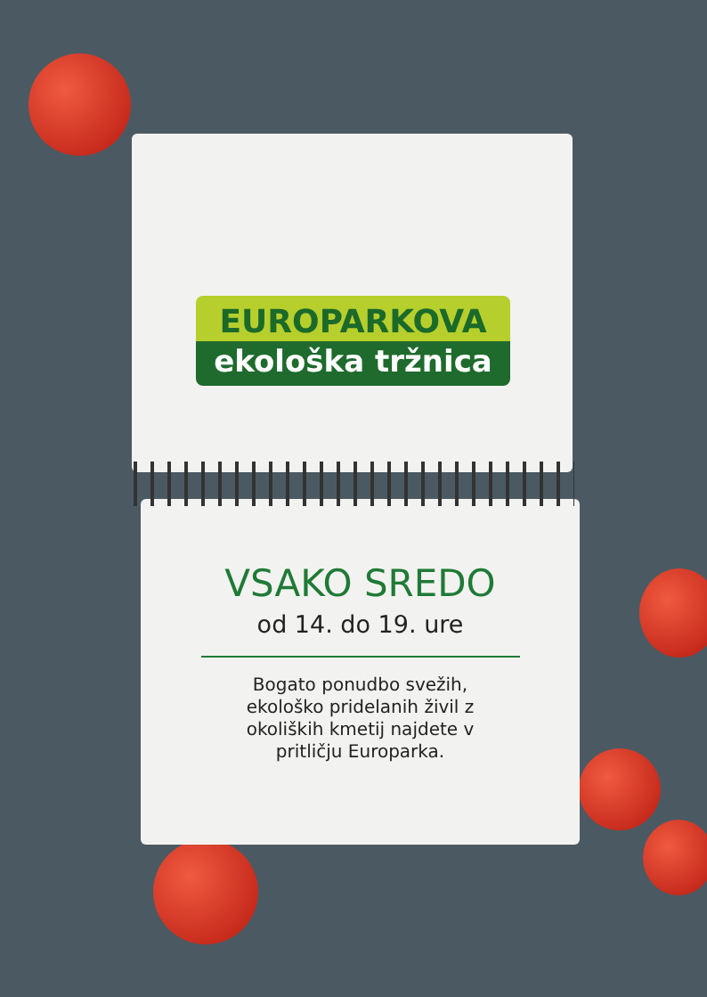EUROPARKOVA
ekološka tržnica
VSAKO SREDO
od 14. do 19. ure
Bogato ponudbo svežih,
ekološko pridelanih živil z
okoliških kmetij najdete v
pritličju Europarka.